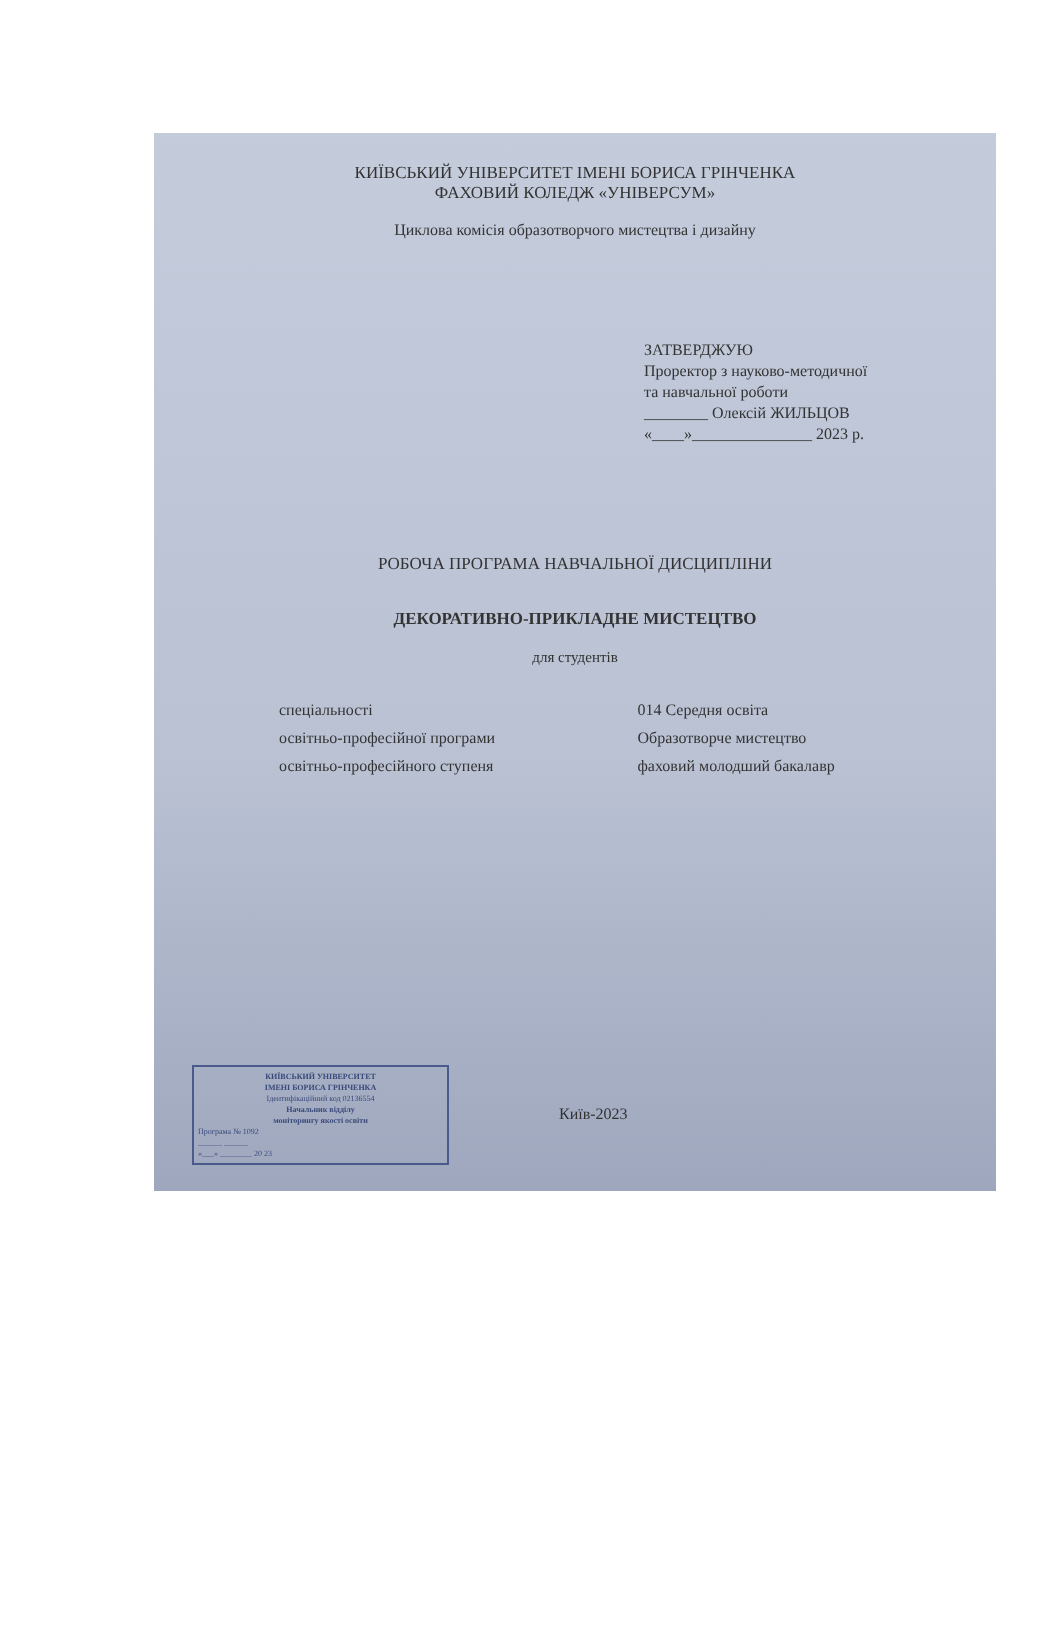КИЇВСЬКИЙ УНІВЕРСИТЕТ ІМЕНІ БОРИСА ГРІНЧЕНКА
ФАХОВИЙ КОЛЕДЖ «УНІВЕРСУМ»
Циклова комісія образотворчого мистецтва і дизайну
ЗАТВЕРДЖУЮ
Проректор з науково-методичної
та навчальної роботи
________ Олексій ЖИЛЬЦОВ
«____»_______________ 2023 р.
РОБОЧА ПРОГРАМА НАВЧАЛЬНОЇ ДИСЦИПЛІНИ
ДЕКОРАТИВНО-ПРИКЛАДНЕ МИСТЕЦТВО
для студентів
| спеціальності | 014 Середня освіта |
| освітньо-професійної програми | Образотворче мистецтво |
| освітньо-професійного ступеня | фаховий молодший бакалавр |
КИЇВСЬКИЙ УНІВЕРСИТЕТ
ІМЕНІ БОРИСА ГРІНЧЕНКА
Ідентифікаційний код 02136554
Начальник відділу
моніторингу якості освіти
Програма № 1092
______ ______
«___» ________ 20 23
Київ-2023